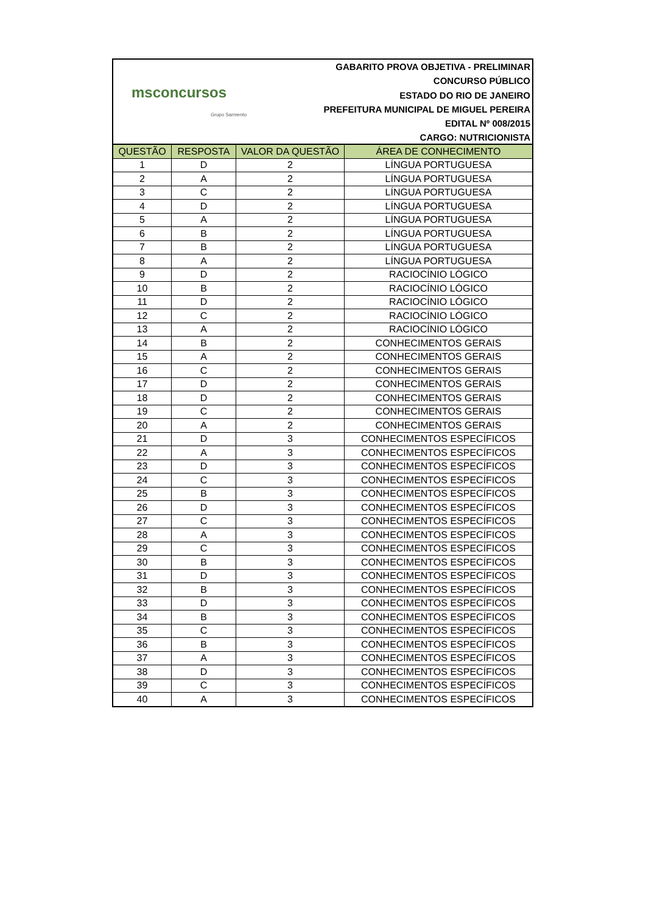msconcursos
Grupo Sarmento
GABARITO PROVA OBJETIVA - PRELIMINAR
CONCURSO PÚBLICO
ESTADO DO RIO DE JANEIRO
PREFEITURA MUNICIPAL DE MIGUEL PEREIRA
EDITAL Nº 008/2015
CARGO: NUTRICIONISTA
| QUESTÃO | RESPOSTA | VALOR DA QUESTÃO | ÁREA DE CONHECIMENTO |
| --- | --- | --- | --- |
| 1 | D | 2 | LÍNGUA PORTUGUESA |
| 2 | A | 2 | LÍNGUA PORTUGUESA |
| 3 | C | 2 | LÍNGUA PORTUGUESA |
| 4 | D | 2 | LÍNGUA PORTUGUESA |
| 5 | A | 2 | LÍNGUA PORTUGUESA |
| 6 | B | 2 | LÍNGUA PORTUGUESA |
| 7 | B | 2 | LÍNGUA PORTUGUESA |
| 8 | A | 2 | LÍNGUA PORTUGUESA |
| 9 | D | 2 | RACIOCÍNIO LÓGICO |
| 10 | B | 2 | RACIOCÍNIO LÓGICO |
| 11 | D | 2 | RACIOCÍNIO LÓGICO |
| 12 | C | 2 | RACIOCÍNIO LÓGICO |
| 13 | A | 2 | RACIOCÍNIO LÓGICO |
| 14 | B | 2 | CONHECIMENTOS GERAIS |
| 15 | A | 2 | CONHECIMENTOS GERAIS |
| 16 | C | 2 | CONHECIMENTOS GERAIS |
| 17 | D | 2 | CONHECIMENTOS GERAIS |
| 18 | D | 2 | CONHECIMENTOS GERAIS |
| 19 | C | 2 | CONHECIMENTOS GERAIS |
| 20 | A | 2 | CONHECIMENTOS GERAIS |
| 21 | D | 3 | CONHECIMENTOS ESPECÍFICOS |
| 22 | A | 3 | CONHECIMENTOS ESPECÍFICOS |
| 23 | D | 3 | CONHECIMENTOS ESPECÍFICOS |
| 24 | C | 3 | CONHECIMENTOS ESPECÍFICOS |
| 25 | B | 3 | CONHECIMENTOS ESPECÍFICOS |
| 26 | D | 3 | CONHECIMENTOS ESPECÍFICOS |
| 27 | C | 3 | CONHECIMENTOS ESPECÍFICOS |
| 28 | A | 3 | CONHECIMENTOS ESPECÍFICOS |
| 29 | C | 3 | CONHECIMENTOS ESPECÍFICOS |
| 30 | B | 3 | CONHECIMENTOS ESPECÍFICOS |
| 31 | D | 3 | CONHECIMENTOS ESPECÍFICOS |
| 32 | B | 3 | CONHECIMENTOS ESPECÍFICOS |
| 33 | D | 3 | CONHECIMENTOS ESPECÍFICOS |
| 34 | B | 3 | CONHECIMENTOS ESPECÍFICOS |
| 35 | C | 3 | CONHECIMENTOS ESPECÍFICOS |
| 36 | B | 3 | CONHECIMENTOS ESPECÍFICOS |
| 37 | A | 3 | CONHECIMENTOS ESPECÍFICOS |
| 38 | D | 3 | CONHECIMENTOS ESPECÍFICOS |
| 39 | C | 3 | CONHECIMENTOS ESPECÍFICOS |
| 40 | A | 3 | CONHECIMENTOS ESPECÍFICOS |